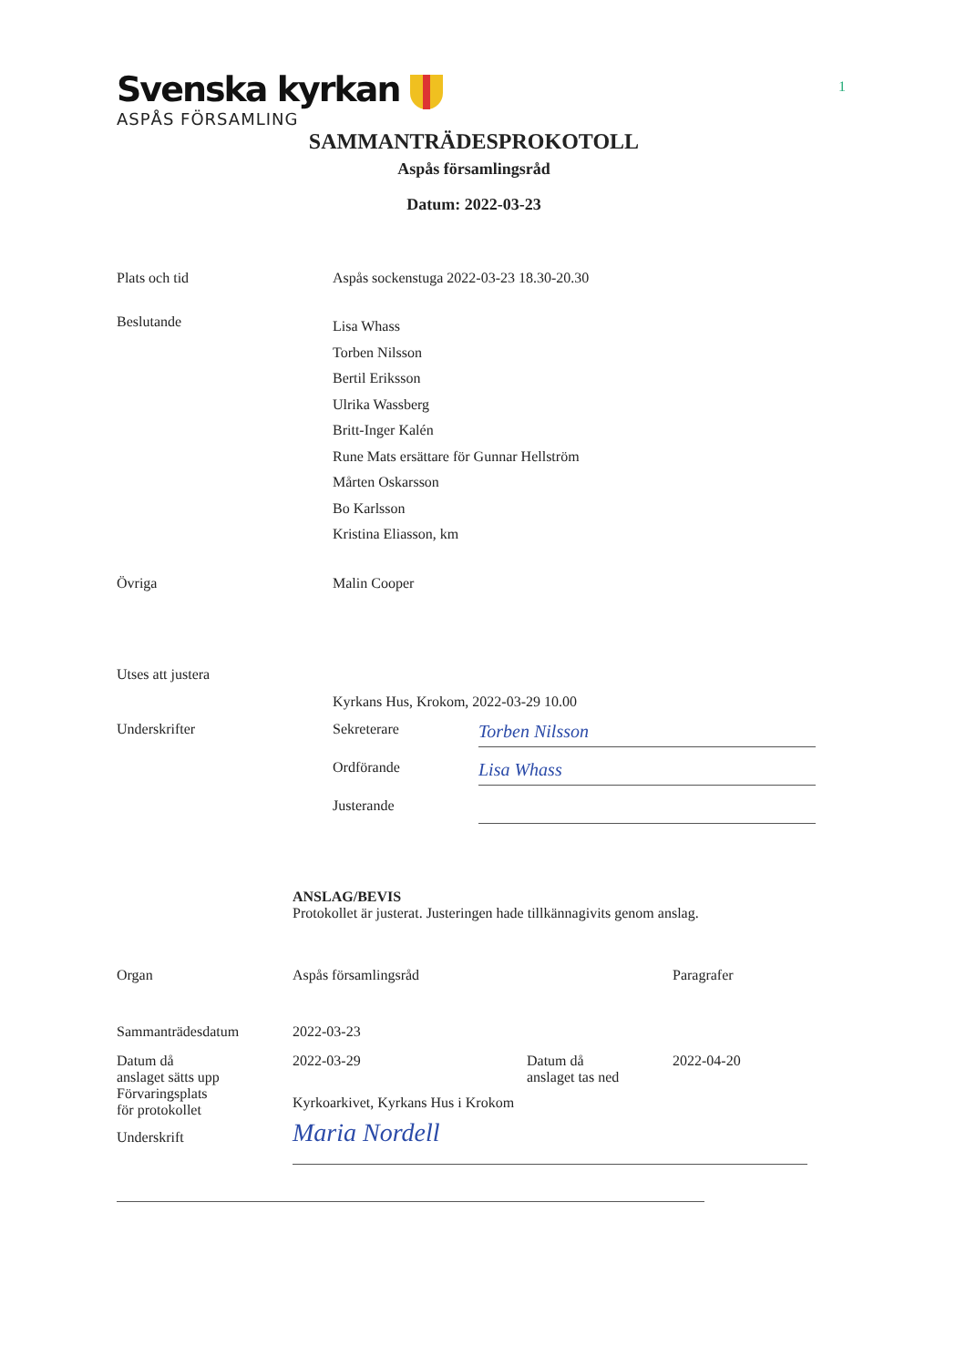Svenska kyrkan
ASPÅS FÖRSAMLING
1
SAMMANTRÄDESPROKOTOLL
Aspås församlingsråd
Datum: 2022-03-23
| Plats och tid | Aspås sockenstuga 2022-03-23 18.30-20.30 | |
| Beslutande | Lisa Whass Torben Nilsson Bertil Eriksson Ulrika Wassberg Britt-Inger Kalén Rune Mats ersättare för Gunnar Hellström Mårten Oskarsson Bo Karlsson Kristina Eliasson, km | |
| Övriga | Malin Cooper | |
| Utses att justera | | |
| | Kyrkans Hus, Krokom, 2022-03-29 10.00 | |
| Underskrifter | Sekreterare | Torben Nilsson |
| | Ordförande | Lisa Whass |
| | Justerande | |
ANSLAG/BEVIS
Protokollet är justerat. Justeringen hade tillkännagivits genom anslag.
| Organ | Aspås församlingsråd | | Paragrafer |
| Sammanträdesdatum | 2022-03-23 | | |
| Datum då anslaget sätts upp | 2022-03-29 | Datum då anslaget tas ned | 2022-04-20 |
| Förvaringsplats för protokollet | Kyrkoarkivet, Kyrkans Hus i Krokom | | |
| Underskrift | Maria Nordell | | |